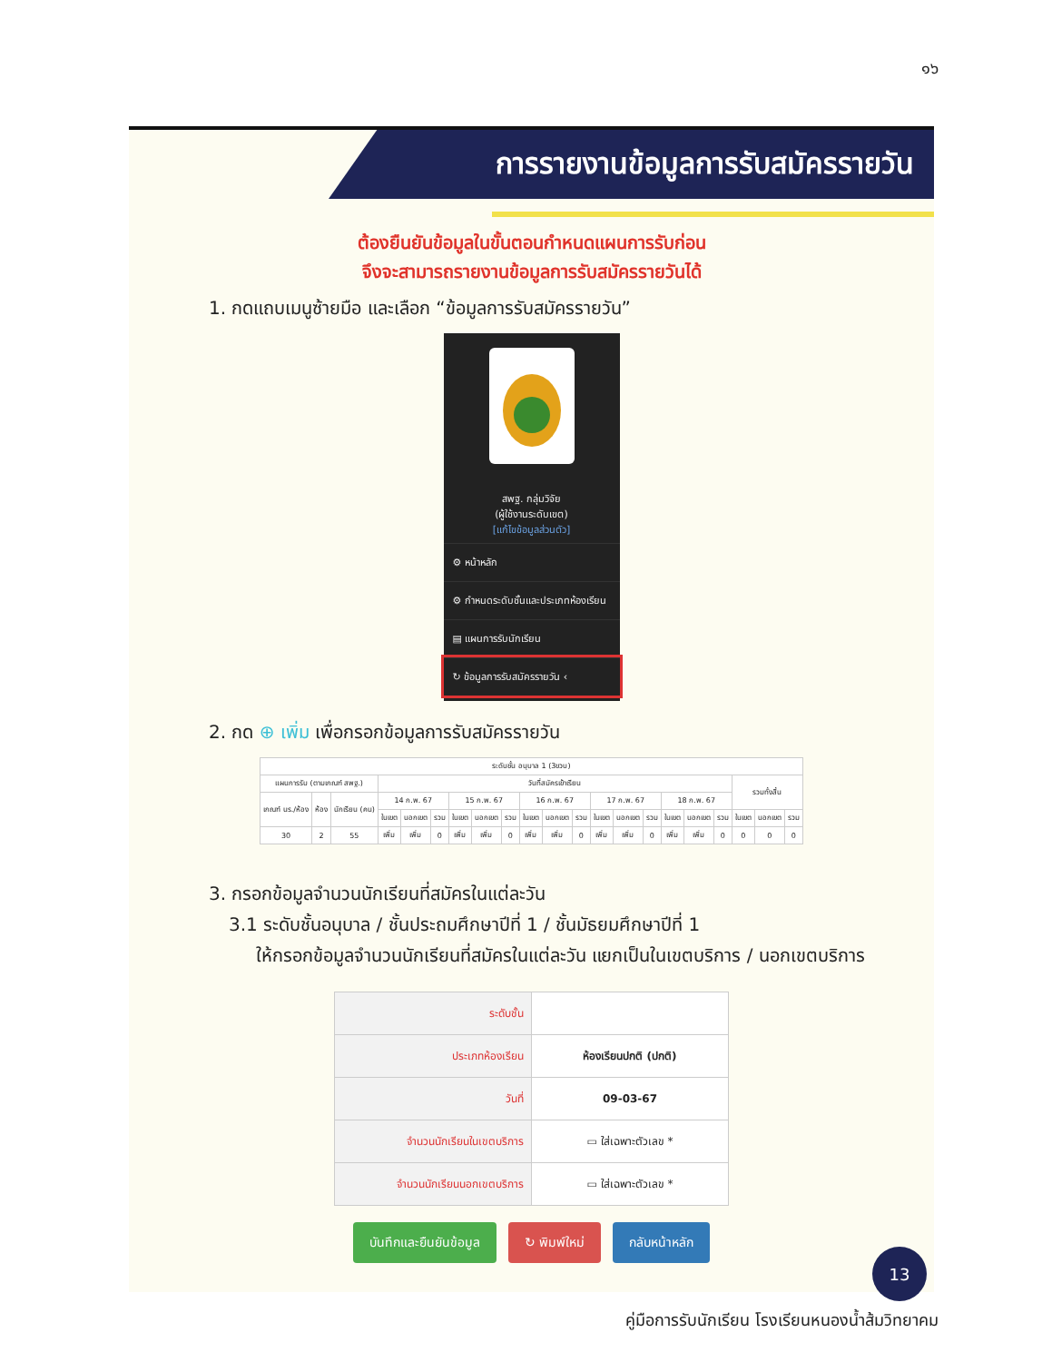๑๖
การรายงานข้อมูลการรับสมัครรายวัน
ต้องยืนยันข้อมูลในขั้นตอนกำหนดแผนการรับก่อน
จึงจะสามารถรายงานข้อมูลการรับสมัครรายวันได้
1. กดแถบเมนูซ้ายมือ และเลือก “ข้อมูลการรับสมัครรายวัน”
สพฐ. กลุ่มวิจัย
(ผู้ใช้งานระดับเขต)
[แก้ไขข้อมูลส่วนตัว]
⚙ หน้าหลัก
⚙ กำหนดระดับชั้นและประเภทห้องเรียน
▤ แผนการรับนักเรียน
↻ ข้อมูลการรับสมัครรายวัน ‹
2. กด ⊕ เพิ่ม เพื่อกรอกข้อมูลการรับสมัครรายวัน
| ระดับชั้น อนุบาล 1 (3ขวบ) | | | | | | | | | | | | | | | | | | | | |
| --- | --- | --- | --- | --- | --- | --- | --- | --- | --- | --- | --- | --- | --- | --- | --- | --- | --- | --- | --- | --- |
| แผนการรับ (ตามเกณฑ์ สพฐ.) | | | วันที่สมัครเข้าเรียน | | | | | | | | | | | | | | | รวมทั้งสิ้น | | |
| เกณฑ์ นร./ห้อง | ห้อง | นักเรียน (คน) | 14 ก.พ. 67 | | | 15 ก.พ. 67 | | | 16 ก.พ. 67 | | | 17 ก.พ. 67 | | | 18 ก.พ. 67 | | | | | |
| | | | ในเขต | นอกเขต | รวม | ในเขต | นอกเขต | รวม | ในเขต | นอกเขต | รวม | ในเขต | นอกเขต | รวม | ในเขต | นอกเขต | รวม | ในเขต | นอกเขต | รวม |
| 30 | 2 | 55 | เพิ่ม | เพิ่ม | 0 | เพิ่ม | เพิ่ม | 0 | เพิ่ม | เพิ่ม | 0 | เพิ่ม | เพิ่ม | 0 | เพิ่ม | เพิ่ม | 0 | 0 | 0 | 0 |
3. กรอกข้อมูลจำนวนนักเรียนที่สมัครในแต่ละวัน
3.1 ระดับชั้นอนุบาล / ชั้นประถมศึกษาปีที่ 1 / ชั้นมัธยมศึกษาปีที่ 1
ให้กรอกข้อมูลจำนวนนักเรียนที่สมัครในแต่ละวัน แยกเป็นในเขตบริการ / นอกเขตบริการ
| ระดับชั้น | |
| ประเภทห้องเรียน | ห้องเรียนปกติ (ปกติ) |
| วันที่ | 09-03-67 |
| จำนวนนักเรียนในเขตบริการ | ▭ ใส่เฉพาะตัวเลข * |
| จำนวนนักเรียนนอกเขตบริการ | ▭ ใส่เฉพาะตัวเลข * |
บันทึกและยืนยันข้อมูล ↻ พิมพ์ใหม่ กลับหน้าหลัก
13
คู่มือการรับนักเรียน โรงเรียนหนองน้ำส้มวิทยาคม